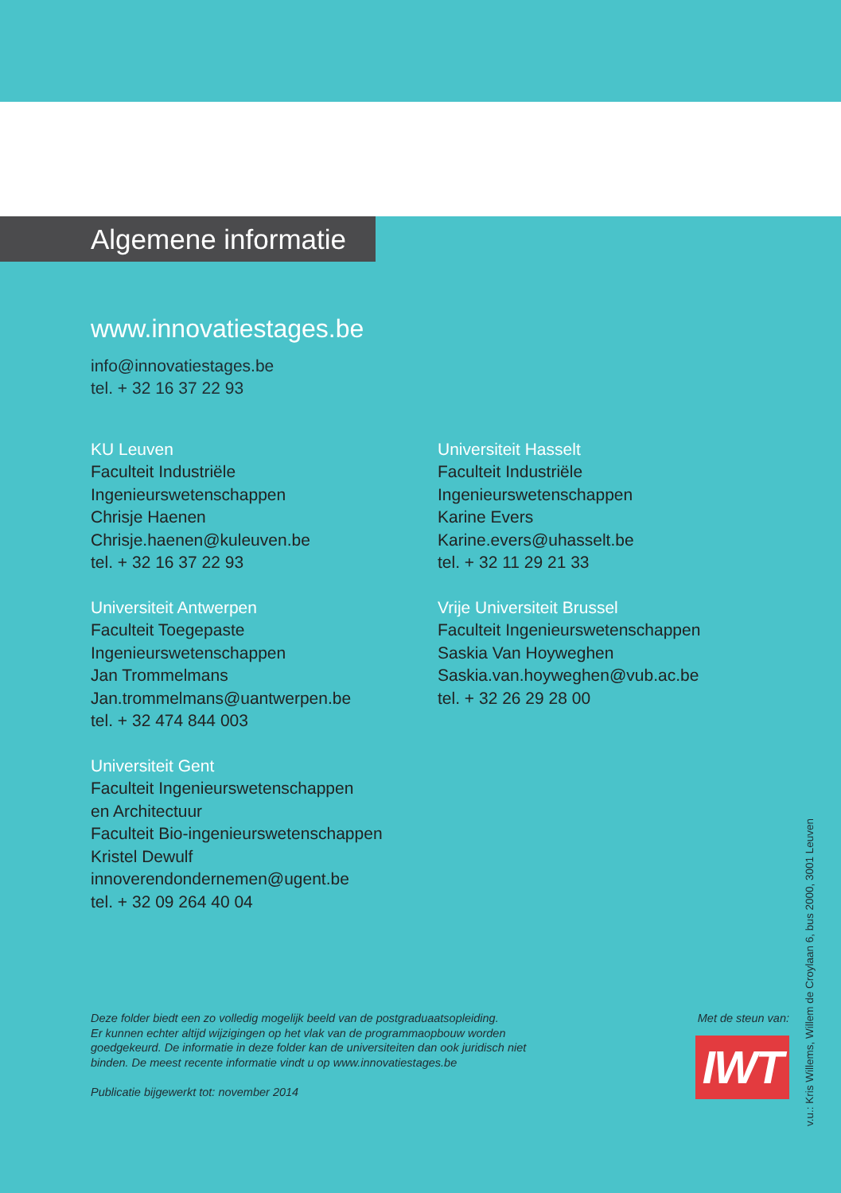Algemene informatie
www.innovatiestages.be
info@innovatiestages.be
tel. + 32 16 37 22 93
KU Leuven
Faculteit Industriële
Ingenieurswetenschappen
Chrisje Haenen
Chrisje.haenen@kuleuven.be
tel. + 32 16 37 22 93
Universiteit Antwerpen
Faculteit Toegepaste
Ingenieurswetenschappen
Jan Trommelmans
Jan.trommelmans@uantwerpen.be
tel. + 32 474 844 003
Universiteit Gent
Faculteit Ingenieurswetenschappen
en Architectuur
Faculteit Bio-ingenieurswetenschappen
Kristel Dewulf
innoverendondernemen@ugent.be
tel. + 32 09 264 40 04
Universiteit Hasselt
Faculteit Industriële
Ingenieurswetenschappen
Karine Evers
Karine.evers@uhasselt.be
tel. + 32 11 29 21 33
Vrije Universiteit Brussel
Faculteit Ingenieurswetenschappen
Saskia Van Hoyweghen
Saskia.van.hoyweghen@vub.ac.be
tel. + 32 26 29 28 00
Deze folder biedt een zo volledig mogelijk beeld van de postgraduaatsopleiding.
Er kunnen echter altijd wijzigingen op het vlak van de programmaopbouw worden
goedgekeurd. De informatie in deze folder kan de universiteiten dan ook juridisch niet
binden. De meest recente informatie vindt u op www.innovatiestages.be
Publicatie bijgewerkt tot: november 2014
Met de steun van:
IWT
v.u.: Kris Willems, Willem de Croylaan 6, bus 2000, 3001 Leuven